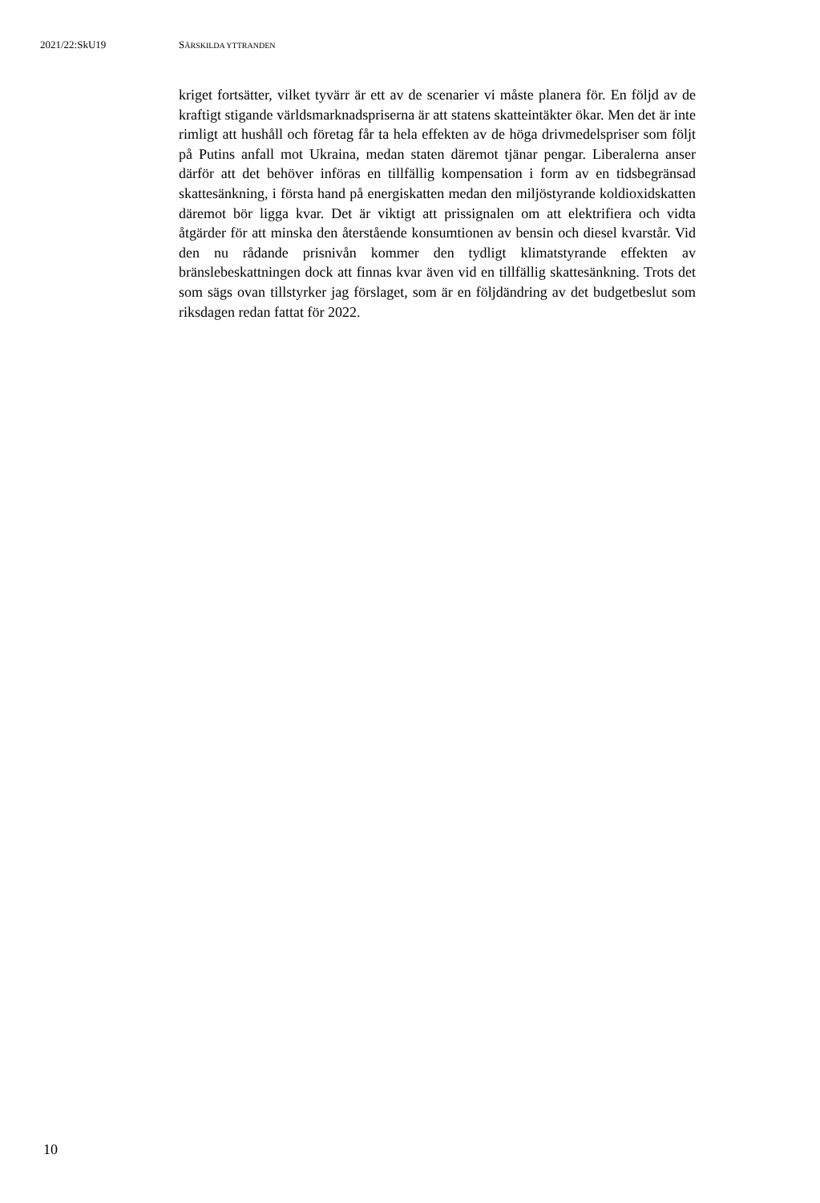2021/22:SkU19 SÄRSKILDA YTTRANDEN
kriget fortsätter, vilket tyvärr är ett av de scenarier vi måste planera för. En följd av de kraftigt stigande världsmarknadspriserna är att statens skatteintäkter ökar. Men det är inte rimligt att hushåll och företag får ta hela effekten av de höga drivmedelspriser som följt på Putins anfall mot Ukraina, medan staten däremot tjänar pengar. Liberalerna anser därför att det behöver införas en tillfällig kompensation i form av en tidsbegränsad skattesänkning, i första hand på energiskatten medan den miljöstyrande koldioxidskatten däremot bör ligga kvar. Det är viktigt att prissignalen om att elektrifiera och vidta åtgärder för att minska den återstående konsumtionen av bensin och diesel kvarstår. Vid den nu rådande prisnivån kommer den tydligt klimat­styrande effekten av bränslebeskattningen dock att finnas kvar även vid en tillfällig skattesänkning. Trots det som sägs ovan tillstyrker jag förslaget, som är en följdändring av det budgetbeslut som riksdagen redan fattat för 2022.
10